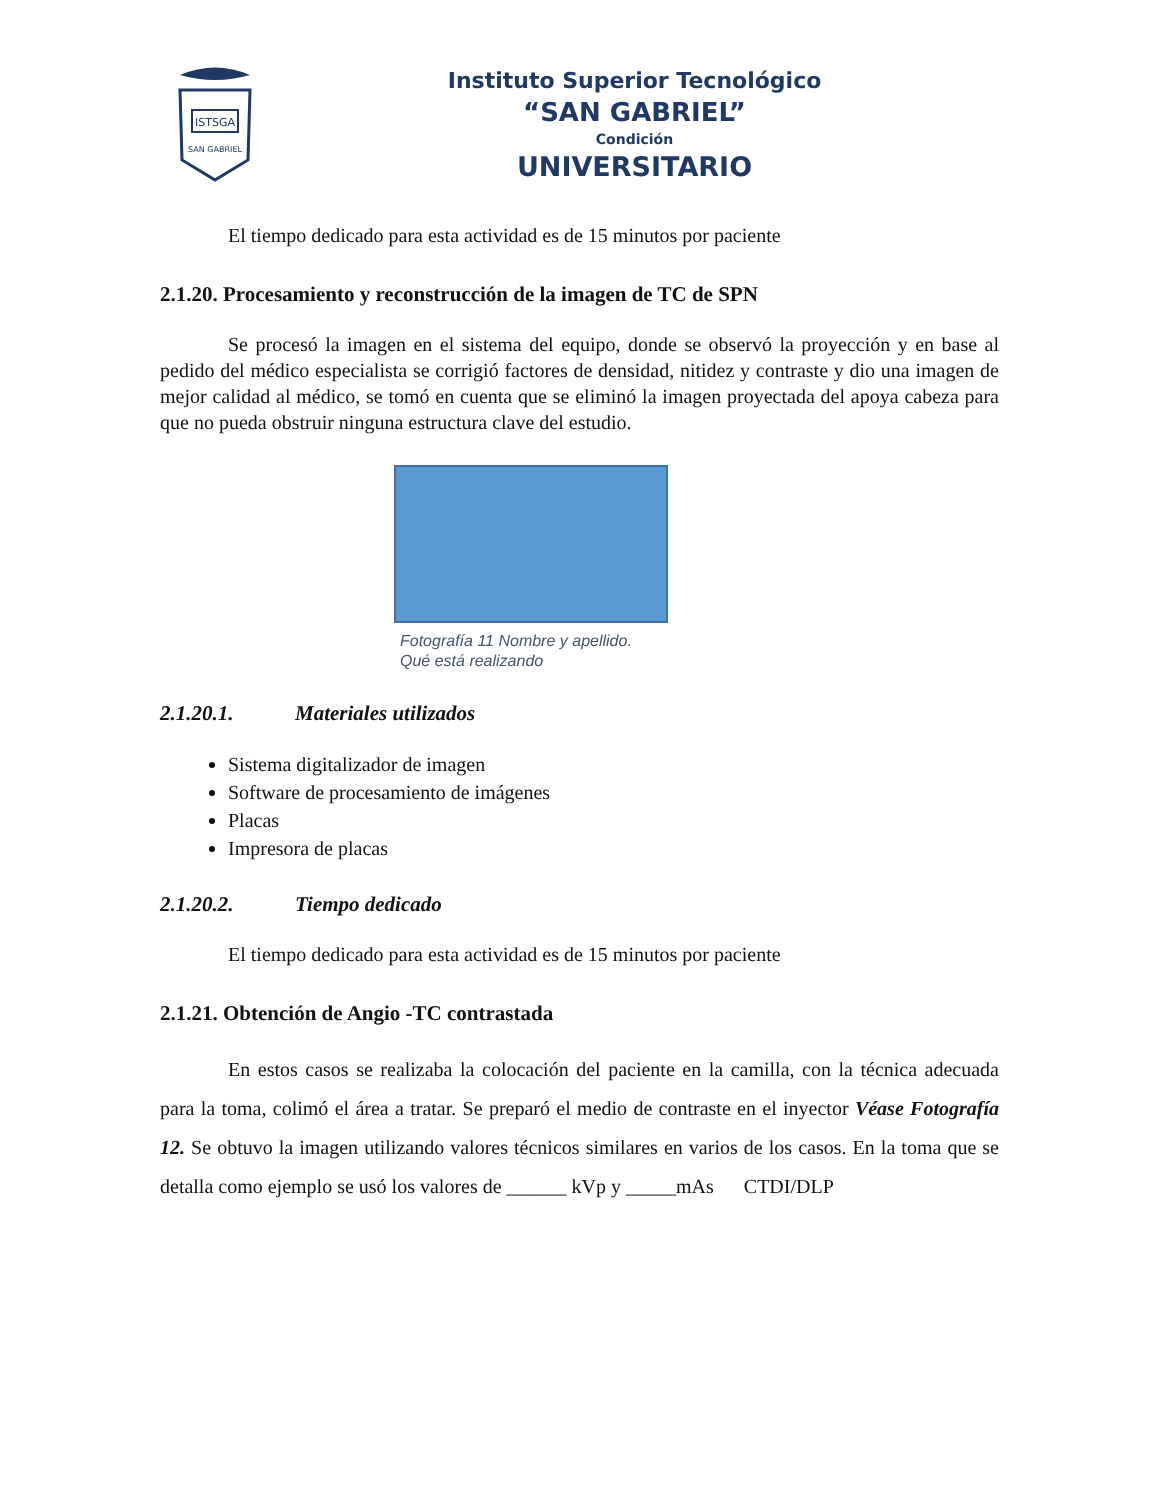ISTSGA
SAN GABRIEL
Instituto Superior Tecnológico
“SAN GABRIEL”
Condición
UNIVERSITARIO
El tiempo dedicado para esta actividad es de 15 minutos por paciente
2.1.20. Procesamiento y reconstrucción de la imagen de TC de SPN
Se procesó la imagen en el sistema del equipo, donde se observó la proyección y en base al pedido del médico especialista se corrigió factores de densidad, nitidez y contraste y dio una imagen de mejor calidad al médico, se tomó en cuenta que se eliminó la imagen proyectada del apoya cabeza para que no pueda obstruir ninguna estructura clave del estudio.
Fotografía 11 Nombre y apellido.
Qué está realizando
2.1.20.1. Materiales utilizados
Sistema digitalizador de imagen
Software de procesamiento de imágenes
Placas
Impresora de placas
2.1.20.2. Tiempo dedicado
El tiempo dedicado para esta actividad es de 15 minutos por paciente
2.1.21. Obtención de Angio -TC contrastada
En estos casos se realizaba la colocación del paciente en la camilla, con la técnica adecuada para la toma, colimó el área a tratar. Se preparó el medio de contraste en el inyector Véase Fotografía 12. Se obtuvo la imagen utilizando valores técnicos similares en varios de los casos. En la toma que se detalla como ejemplo se usó los valores de ______ kVp y _____mAs CTDI/DLP